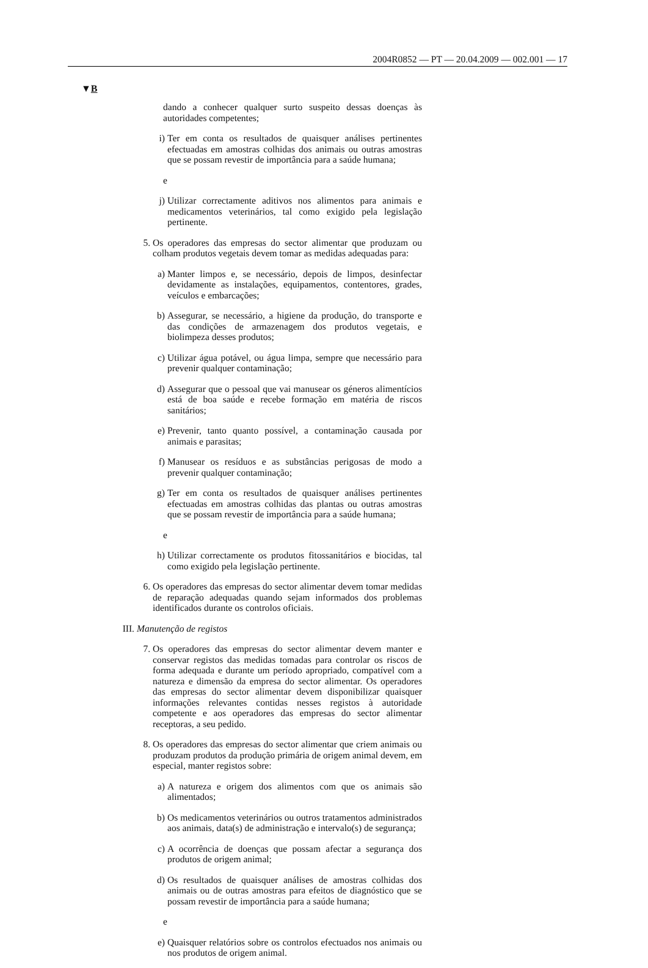2004R0852 — PT — 20.04.2009 — 002.001 — 17
▼B
dando a conhecer qualquer surto suspeito dessas doenças às autoridades competentes;
i) Ter em conta os resultados de quaisquer análises pertinentes efectuadas em amostras colhidas dos animais ou outras amostras que se possam revestir de importância para a saúde humana;
e
j) Utilizar correctamente aditivos nos alimentos para animais e medicamentos veterinários, tal como exigido pela legislação pertinente.
5. Os operadores das empresas do sector alimentar que produzam ou colham produtos vegetais devem tomar as medidas adequadas para:
a) Manter limpos e, se necessário, depois de limpos, desinfectar devidamente as instalações, equipamentos, contentores, grades, veículos e embarcações;
b) Assegurar, se necessário, a higiene da produção, do transporte e das condições de armazenagem dos produtos vegetais, e biolimpeza desses produtos;
c) Utilizar água potável, ou água limpa, sempre que necessário para prevenir qualquer contaminação;
d) Assegurar que o pessoal que vai manusear os géneros alimentícios está de boa saúde e recebe formação em matéria de riscos sanitários;
e) Prevenir, tanto quanto possível, a contaminação causada por animais e parasitas;
f) Manusear os resíduos e as substâncias perigosas de modo a prevenir qualquer contaminação;
g) Ter em conta os resultados de quaisquer análises pertinentes efectuadas em amostras colhidas das plantas ou outras amostras que se possam revestir de importância para a saúde humana;
e
h) Utilizar correctamente os produtos fitossanitários e biocidas, tal como exigido pela legislação pertinente.
6. Os operadores das empresas do sector alimentar devem tomar medidas de reparação adequadas quando sejam informados dos problemas identificados durante os controlos oficiais.
III. Manutenção de registos
7. Os operadores das empresas do sector alimentar devem manter e conservar registos das medidas tomadas para controlar os riscos de forma adequada e durante um período apropriado, compatível com a natureza e dimensão da empresa do sector alimentar. Os operadores das empresas do sector alimentar devem disponibilizar quaisquer informações relevantes contidas nesses registos à autoridade competente e aos operadores das empresas do sector alimentar receptoras, a seu pedido.
8. Os operadores das empresas do sector alimentar que criem animais ou produzam produtos da produção primária de origem animal devem, em especial, manter registos sobre:
a) A natureza e origem dos alimentos com que os animais são alimentados;
b) Os medicamentos veterinários ou outros tratamentos administrados aos animais, data(s) de administração e intervalo(s) de segurança;
c) A ocorrência de doenças que possam afectar a segurança dos produtos de origem animal;
d) Os resultados de quaisquer análises de amostras colhidas dos animais ou de outras amostras para efeitos de diagnóstico que se possam revestir de importância para a saúde humana;
e
e) Quaisquer relatórios sobre os controlos efectuados nos animais ou nos produtos de origem animal.